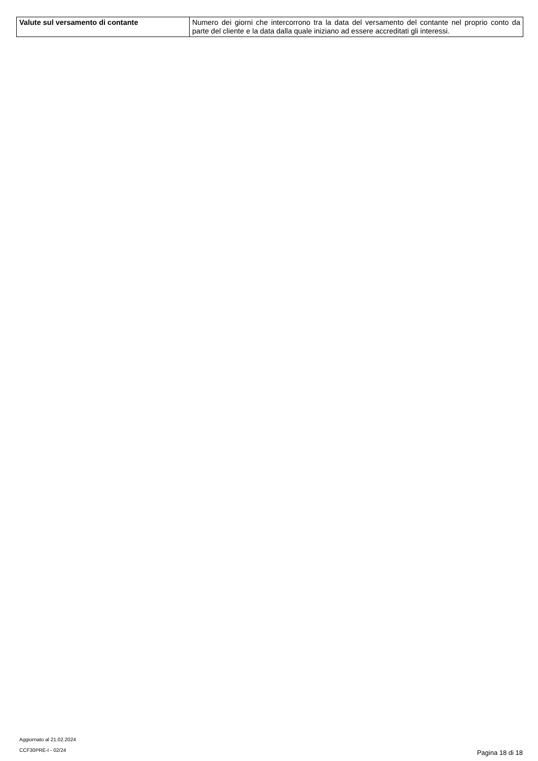| Valute sul versamento di contante | Numero dei giorni che intercorrono tra la data del versamento del contante nel proprio conto da parte del cliente e la data dalla quale iniziano ad essere accreditati gli interessi. |
Aggiornato al 21.02.2024
CCF30PRE-I - 02/24
Pagina 18 di 18